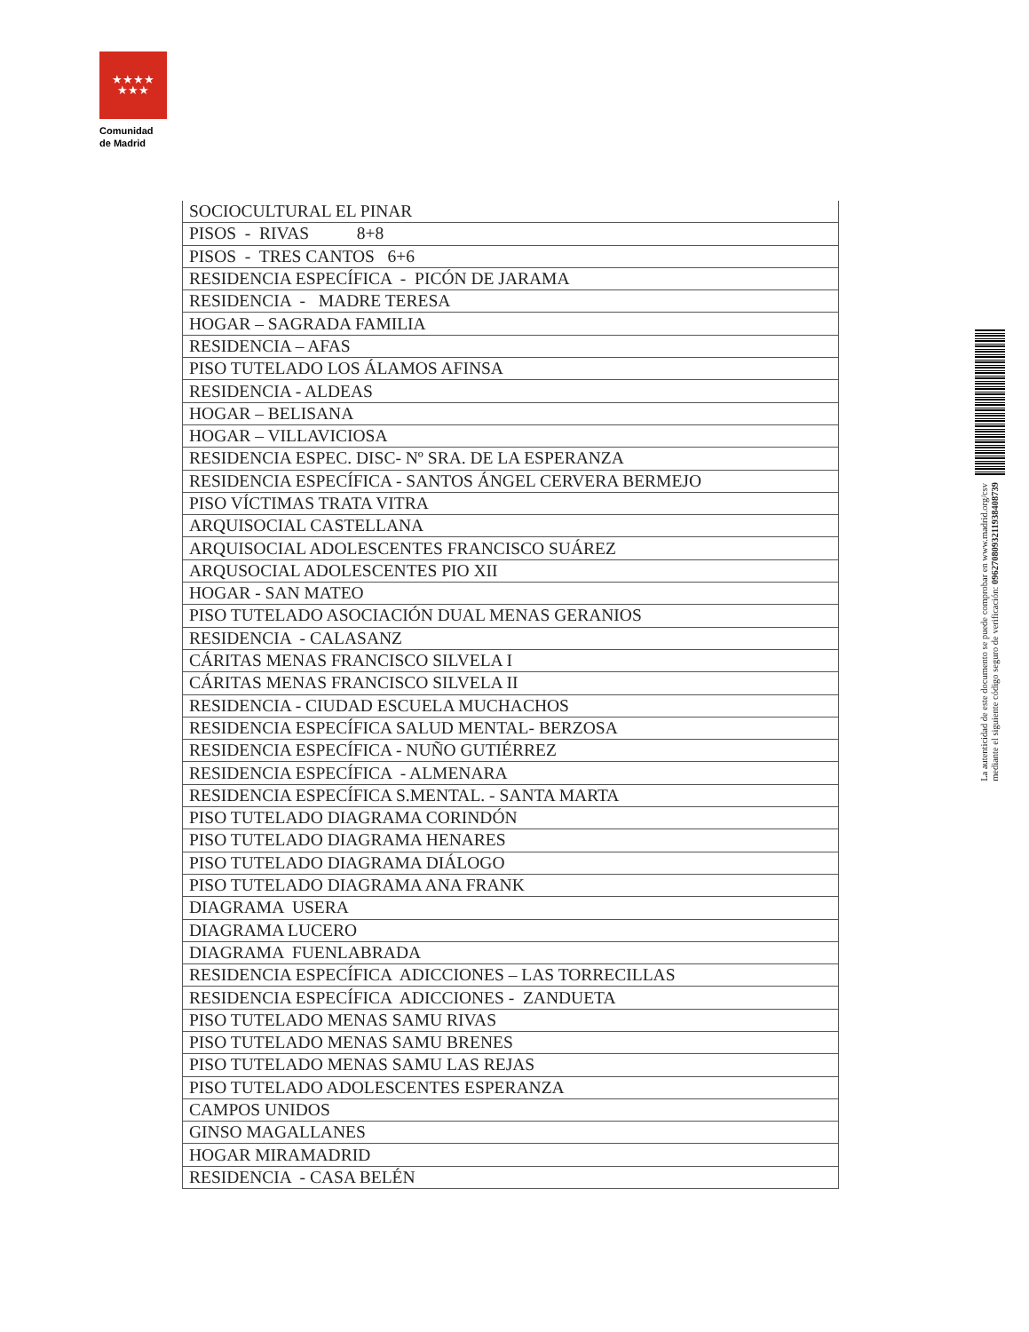★★★★
★★★
Comunidad
de Madrid
| SOCIOCULTURAL EL PINAR |
| PISOS - RIVAS 8+8 |
| PISOS - TRES CANTOS 6+6 |
| RESIDENCIA ESPECÍFICA - PICÓN DE JARAMA |
| RESIDENCIA - MADRE TERESA |
| HOGAR – SAGRADA FAMILIA |
| RESIDENCIA – AFAS |
| PISO TUTELADO LOS ÁLAMOS AFINSA |
| RESIDENCIA - ALDEAS |
| HOGAR – BELISANA |
| HOGAR – VILLAVICIOSA |
| RESIDENCIA ESPEC. DISC- Nº SRA. DE LA ESPERANZA |
| RESIDENCIA ESPECÍFICA - SANTOS ÁNGEL CERVERA BERMEJO |
| PISO VÍCTIMAS TRATA VITRA |
| ARQUISOCIAL CASTELLANA |
| ARQUISOCIAL ADOLESCENTES FRANCISCO SUÁREZ |
| ARQUSOCIAL ADOLESCENTES PIO XII |
| HOGAR - SAN MATEO |
| PISO TUTELADO ASOCIACIÓN DUAL MENAS GERANIOS |
| RESIDENCIA - CALASANZ |
| CÁRITAS MENAS FRANCISCO SILVELA I |
| CÁRITAS MENAS FRANCISCO SILVELA II |
| RESIDENCIA - CIUDAD ESCUELA MUCHACHOS |
| RESIDENCIA ESPECÍFICA SALUD MENTAL- BERZOSA |
| RESIDENCIA ESPECÍFICA - NUÑO GUTIÉRREZ |
| RESIDENCIA ESPECÍFICA - ALMENARA |
| RESIDENCIA ESPECÍFICA S.MENTAL. - SANTA MARTA |
| PISO TUTELADO DIAGRAMA CORINDÓN |
| PISO TUTELADO DIAGRAMA HENARES |
| PISO TUTELADO DIAGRAMA DIÁLOGO |
| PISO TUTELADO DIAGRAMA ANA FRANK |
| DIAGRAMA USERA |
| DIAGRAMA LUCERO |
| DIAGRAMA FUENLABRADA |
| RESIDENCIA ESPECÍFICA ADICCIONES – LAS TORRECILLAS |
| RESIDENCIA ESPECÍFICA ADICCIONES - ZANDUETA |
| PISO TUTELADO MENAS SAMU RIVAS |
| PISO TUTELADO MENAS SAMU BRENES |
| PISO TUTELADO MENAS SAMU LAS REJAS |
| PISO TUTELADO ADOLESCENTES ESPERANZA |
| CAMPOS UNIDOS |
| GINSO MAGALLANES |
| HOGAR MIRAMADRID |
| RESIDENCIA - CASA BELÉN |
La autenticidad de este documento se puede comprobar en www.madrid.org/csv
mediante el siguiente código seguro de verificación: 0962708093211938408739